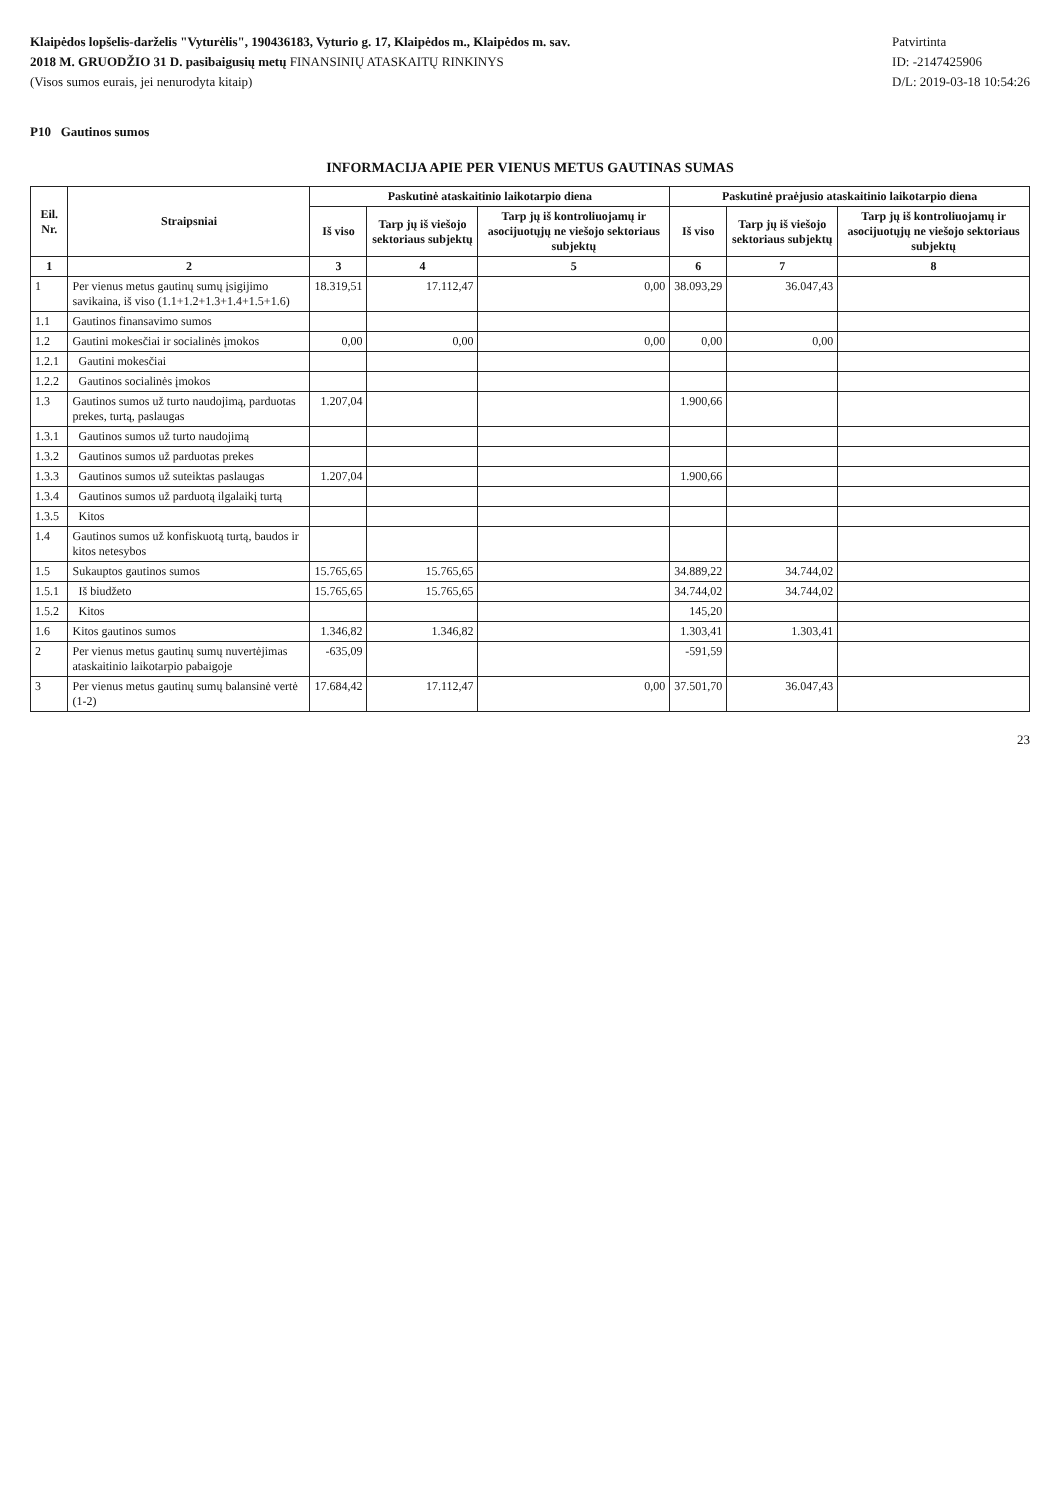Klaipėdos lopšelis-darželis "Vyturėlis", 190436183, Vyturio g. 17, Klaipėdos m., Klaipėdos m. sav.
2018 M. GRUODŽIO 31 D. pasibaigusių metų FINANSINIŲ ATASKAITŲ RINKINYS
(Visos sumos eurais, jei nenurodyta kitaip)
Patvirtinta
ID: -2147425906
D/L: 2019-03-18 10:54:26
P10 Gautinos sumos
INFORMACIJA APIE PER VIENUS METUS GAUTINAS SUMAS
| Eil. Nr. | Straipsniai | Paskutinė ataskaitinio laikotarpio diena | | | Paskutinė praėjusio ataskaitinio laikotarpio diena | | |
| --- | --- | --- | --- | --- | --- | --- | --- |
| | | Iš viso | Tarp jų iš viešojo sektoriaus subjektų | Tarp jų iš kontroliuojamų ir asocijuotųjų ne viešojo sektoriaus subjektų | Iš viso | Tarp jų iš viešojo sektoriaus subjektų | Tarp jų iš kontroliuojamų ir asocijuotųjų ne viešojo sektoriaus subjektų |
| 1 | 2 | 3 | 4 | 5 | 6 | 7 | 8 |
| 1 | Per vienus metus gautinų sumų įsigijimo savikaina, iš viso (1.1+1.2+1.3+1.4+1.5+1.6) | 18.319,51 | 17.112,47 | 0,00 | 38.093,29 | 36.047,43 | |
| 1.1 | Gautinos finansavimo sumos | | | | | | |
| 1.2 | Gautini mokesčiai ir socialinės įmokos | 0,00 | 0,00 | 0,00 | 0,00 | 0,00 | |
| 1.2.1 | Gautini mokesčiai | | | | | | |
| 1.2.2 | Gautinos socialinės įmokos | | | | | | |
| 1.3 | Gautinos sumos už turto naudojimą, parduotas prekes, turtą, paslaugas | 1.207,04 | | | 1.900,66 | | |
| 1.3.1 | Gautinos sumos už turto naudojimą | | | | | | |
| 1.3.2 | Gautinos sumos už parduotas prekes | | | | | | |
| 1.3.3 | Gautinos sumos už suteiktas paslaugas | 1.207,04 | | | 1.900,66 | | |
| 1.3.4 | Gautinos sumos už parduotą ilgalaikį turtą | | | | | | |
| 1.3.5 | Kitos | | | | | | |
| 1.4 | Gautinos sumos už konfiskuotą turtą, baudos ir kitos netesybos | | | | | | |
| 1.5 | Sukauptos gautinos sumos | 15.765,65 | 15.765,65 | | 34.889,22 | 34.744,02 | |
| 1.5.1 | Iš biudžeto | 15.765,65 | 15.765,65 | | 34.744,02 | 34.744,02 | |
| 1.5.2 | Kitos | | | | 145,20 | | |
| 1.6 | Kitos gautinos sumos | 1.346,82 | 1.346,82 | | 1.303,41 | 1.303,41 | |
| 2 | Per vienus metus gautinų sumų nuvertėjimas ataskaitinio laikotarpio pabaigoje | -635,09 | | | -591,59 | | |
| 3 | Per vienus metus gautinų sumų balansinė vertė (1-2) | 17.684,42 | 17.112,47 | 0,00 | 37.501,70 | 36.047,43 | |
23